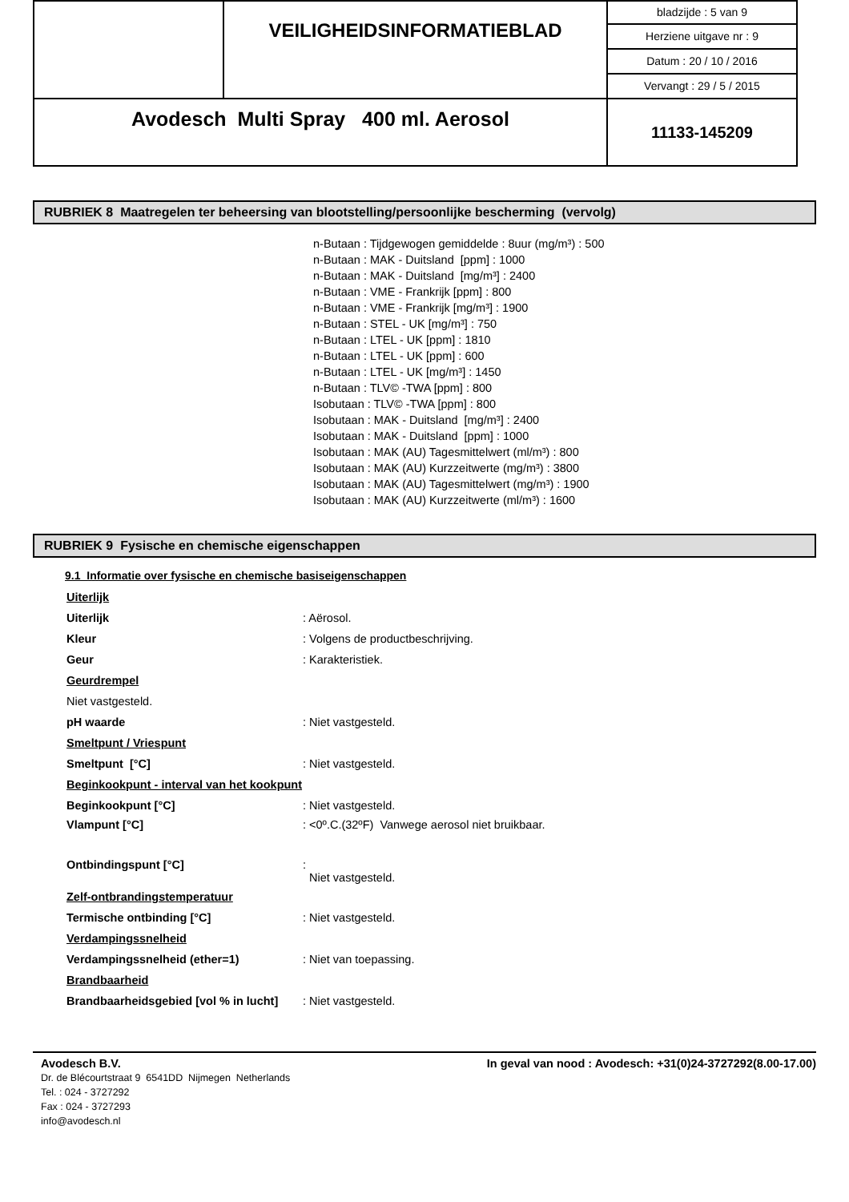| | VEILIGHEIDSINFORMATIEBLAD | bladzijde : 5 van 9 |
| | | Herziene uitgave nr : 9 |
| | | Datum : 20 / 10 / 2016 |
| | | Vervangt : 29 / 5 / 2015 |
| Avodesch Multi Spray 400 ml. Aerosol | | 11133-145209 |
RUBRIEK 8 Maatregelen ter beheersing van blootstelling/persoonlijke bescherming (vervolg)
n-Butaan : Tijdgewogen gemiddelde : 8uur (mg/m³) : 500
n-Butaan : MAK - Duitsland [ppm] : 1000
n-Butaan : MAK - Duitsland [mg/m³] : 2400
n-Butaan : VME - Frankrijk [ppm] : 800
n-Butaan : VME - Frankrijk [mg/m³] : 1900
n-Butaan : STEL - UK [mg/m³] : 750
n-Butaan : LTEL - UK [ppm] : 1810
n-Butaan : LTEL - UK [ppm] : 600
n-Butaan : LTEL - UK [mg/m³] : 1450
n-Butaan : TLV© -TWA [ppm] : 800
Isobutaan : TLV© -TWA [ppm] : 800
Isobutaan : MAK - Duitsland [mg/m³] : 2400
Isobutaan : MAK - Duitsland [ppm] : 1000
Isobutaan : MAK (AU) Tagesmittelwert (ml/m³) : 800
Isobutaan : MAK (AU) Kurzzeitwerte (mg/m³) : 3800
Isobutaan : MAK (AU) Tagesmittelwert (mg/m³) : 1900
Isobutaan : MAK (AU) Kurzzeitwerte (ml/m³) : 1600
RUBRIEK 9 Fysische en chemische eigenschappen
9.1 Informatie over fysische en chemische basiseigenschappen
| Uiterlijk | |
| Uiterlijk | : Aërosol. |
| Kleur | : Volgens de productbeschrijving. |
| Geur | : Karakteristiek. |
| Geurdrempel | |
| Niet vastgesteld. | |
| pH waarde | : Niet vastgesteld. |
| Smeltpunt / Vriespunt | |
| Smeltpunt [°C] | : Niet vastgesteld. |
| Beginkookpunt - interval van het kookpunt | |
| Beginkookpunt [°C] | : Niet vastgesteld. |
| Vlampunt [°C] | : <0º.C.(32ºF) Vanwege aerosol niet bruikbaar. |
| Ontbindingspunt [°C] | : Niet vastgesteld. |
| Zelf-ontbrandingstemperatuur | |
| Termische ontbinding [°C] | : Niet vastgesteld. |
| Verdampingssnelheid | |
| Verdampingssnelheid (ether=1) | : Niet van toepassing. |
| Brandbaarheid | |
| Brandbaarheidsgebied [vol % in lucht] | : Niet vastgesteld. |
Avodesch B.V. In geval van nood : Avodesch: +31(0)24-3727292(8.00-17.00)
Dr. de Blécourtstraat 9 6541DD Nijmegen Netherlands
Tel. : 024 - 3727292
Fax : 024 - 3727293
info@avodesch.nl